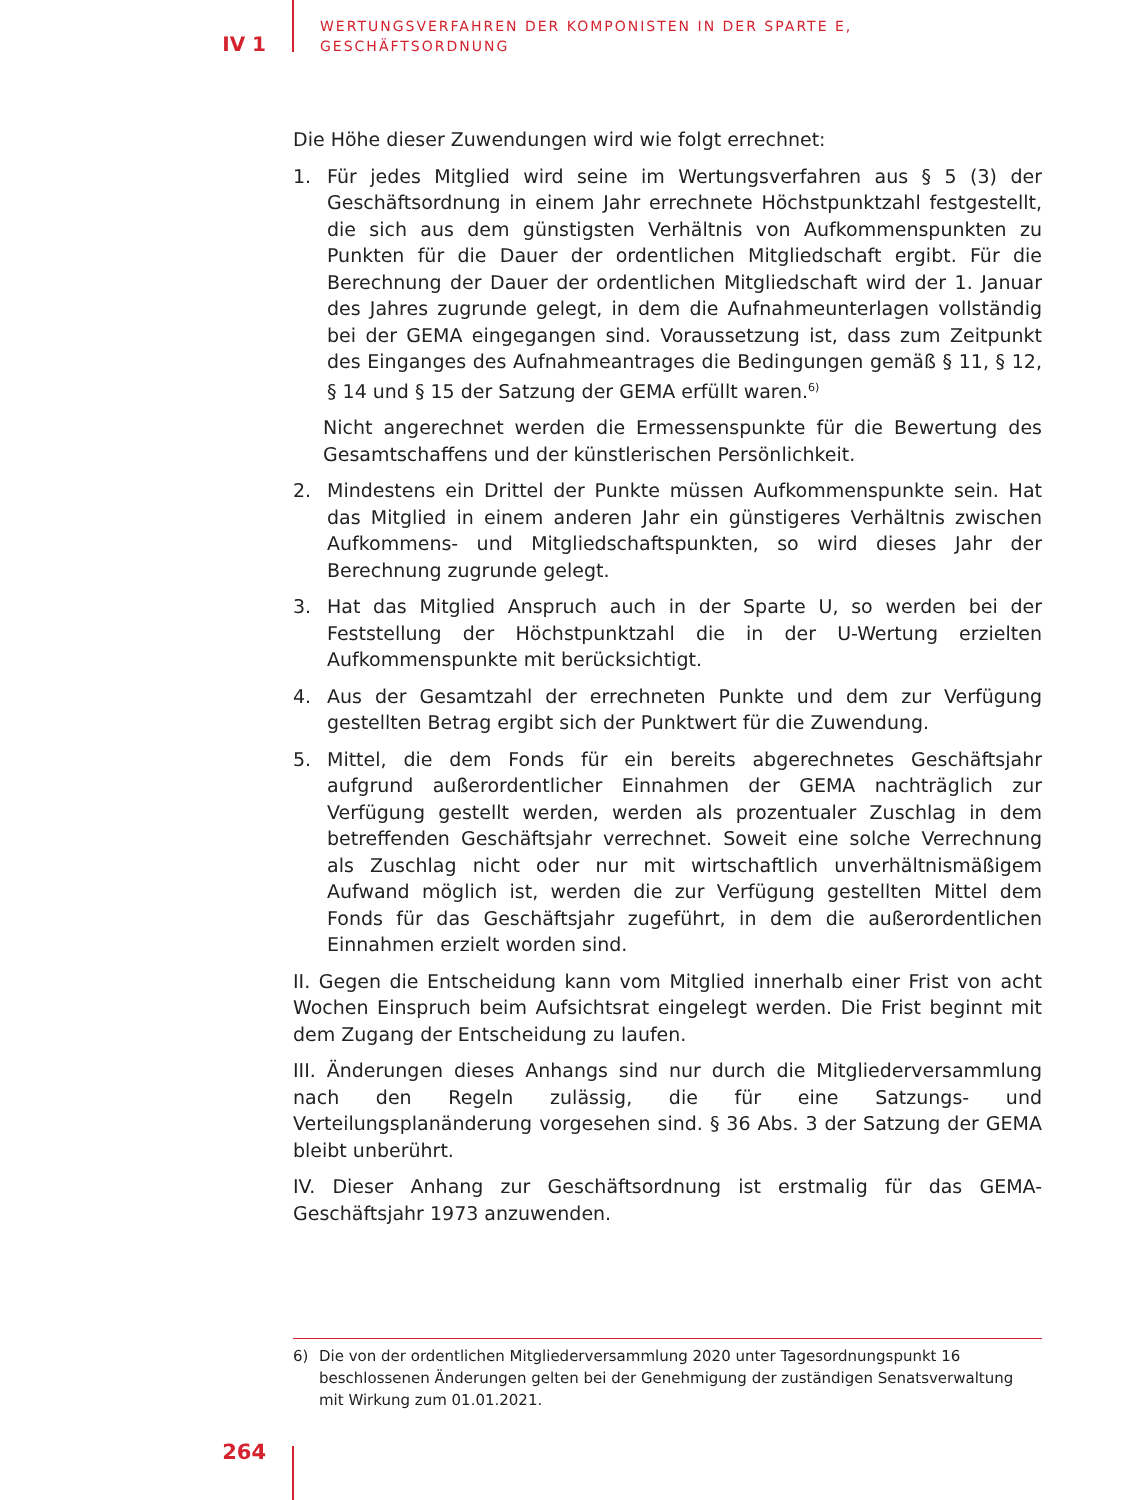IV 1
WERTUNGSVERFAHREN DER KOMPONISTEN IN DER SPARTE E,
GESCHÄFTSORDNUNG
Die Höhe dieser Zuwendungen wird wie folgt errechnet:
1. Für jedes Mitglied wird seine im Wertungsverfahren aus § 5 (3) der Geschäftsordnung in einem Jahr errechnete Höchstpunktzahl festgestellt, die sich aus dem günstigsten Verhältnis von Aufkommenspunkten zu Punkten für die Dauer der ordentlichen Mitgliedschaft ergibt. Für die Berechnung der Dauer der ordentlichen Mitgliedschaft wird der 1. Januar des Jahres zugrunde gelegt, in dem die Aufnahmeunterlagen vollständig bei der GEMA eingegangen sind. Voraussetzung ist, dass zum Zeitpunkt des Einganges des Aufnahmeantrages die Bedingungen gemäß § 11, § 12, § 14 und § 15 der Satzung der GEMA erfüllt waren.<sup>6)</sup>
Nicht angerechnet werden die Ermessenspunkte für die Bewertung des Gesamtschaffens und der künstlerischen Persönlichkeit.
2. Mindestens ein Drittel der Punkte müssen Aufkommenspunkte sein. Hat das Mitglied in einem anderen Jahr ein günstigeres Verhältnis zwischen Aufkommens- und Mitgliedschaftspunkten, so wird dieses Jahr der Berechnung zugrunde gelegt.
3. Hat das Mitglied Anspruch auch in der Sparte U, so werden bei der Feststellung der Höchstpunktzahl die in der U-Wertung erzielten Aufkommenspunkte mit berücksichtigt.
4. Aus der Gesamtzahl der errechneten Punkte und dem zur Verfügung gestellten Betrag ergibt sich der Punktwert für die Zuwendung.
5. Mittel, die dem Fonds für ein bereits abgerechnetes Geschäftsjahr aufgrund außerordentlicher Einnahmen der GEMA nachträglich zur Verfügung gestellt werden, werden als prozentualer Zuschlag in dem betreffenden Geschäftsjahr verrechnet. Soweit eine solche Verrechnung als Zuschlag nicht oder nur mit wirtschaftlich unverhältnismäßigem Aufwand möglich ist, werden die zur Verfügung gestellten Mittel dem Fonds für das Geschäftsjahr zugeführt, in dem die außerordentlichen Einnahmen erzielt worden sind.
II. Gegen die Entscheidung kann vom Mitglied innerhalb einer Frist von acht Wochen Einspruch beim Aufsichtsrat eingelegt werden. Die Frist beginnt mit dem Zugang der Entscheidung zu laufen.
III. Änderungen dieses Anhangs sind nur durch die Mitgliederversammlung nach den Regeln zulässig, die für eine Satzungs- und Verteilungsplanänderung vorgesehen sind. § 36 Abs. 3 der Satzung der GEMA bleibt unberührt.
IV. Dieser Anhang zur Geschäftsordnung ist erstmalig für das GEMA-Geschäftsjahr 1973 anzuwenden.
6) Die von der ordentlichen Mitgliederversammlung 2020 unter Tagesordnungspunkt 16 beschlossenen Änderungen gelten bei der Genehmigung der zuständigen Senatsverwaltung mit Wirkung zum 01.01.2021.
264